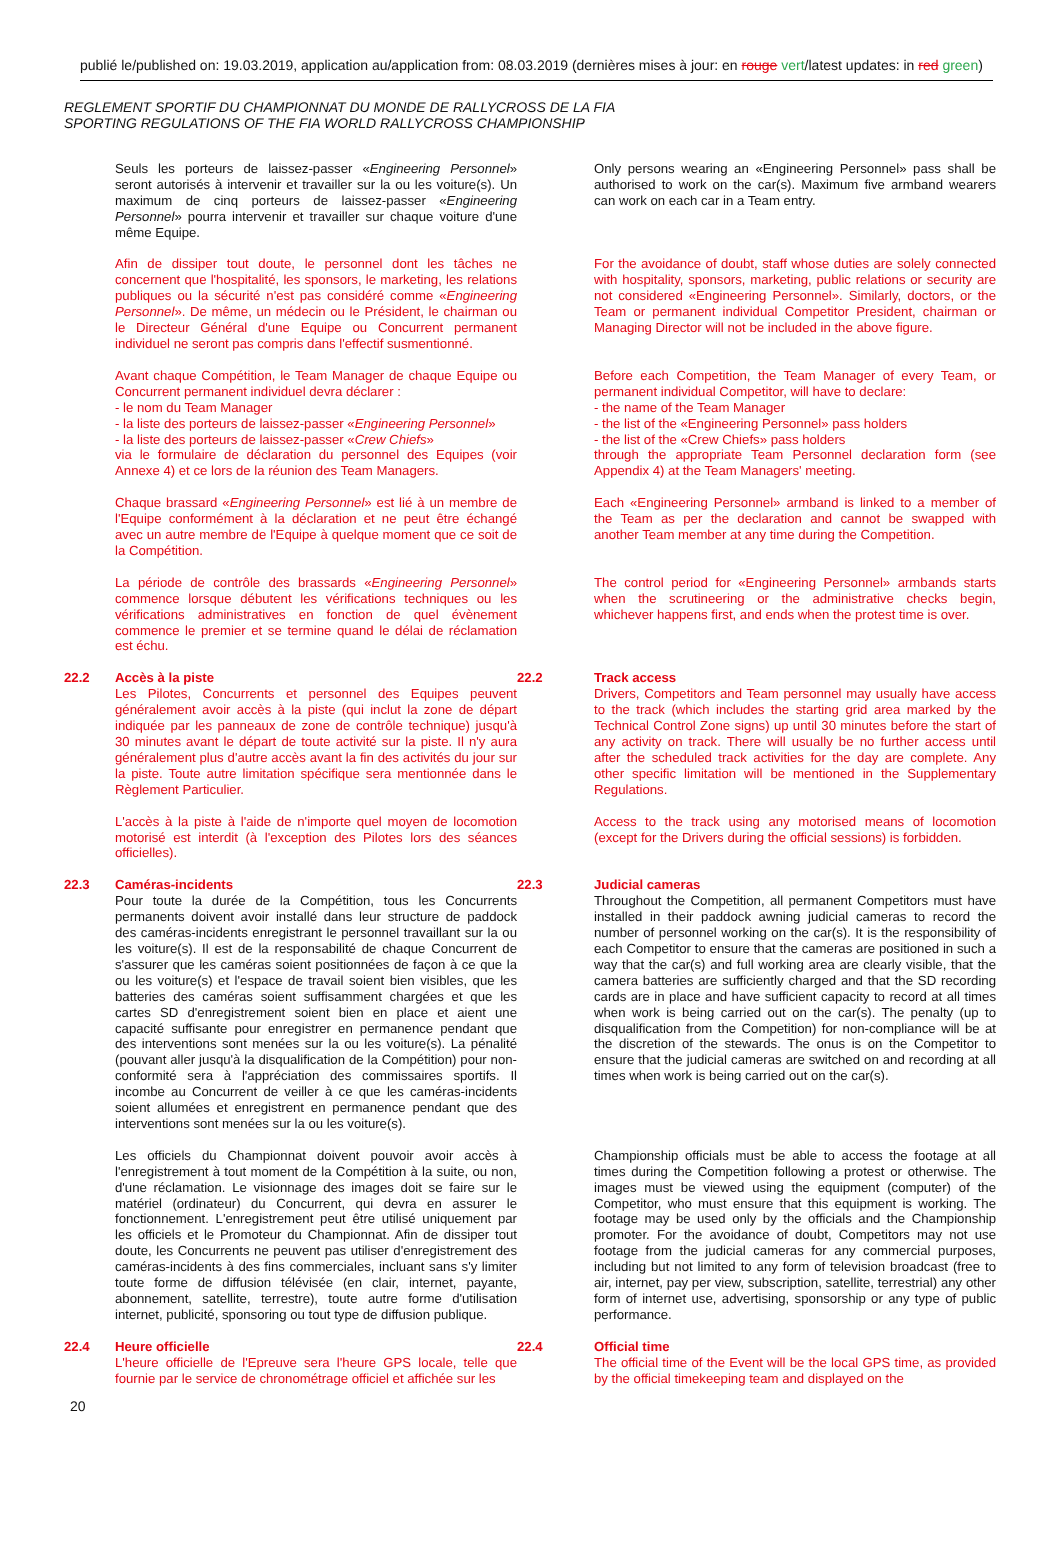publié le/published on: 19.03.2019, application au/application from: 08.03.2019 (dernières mises à jour: en rouge vert/latest updates: in red green)
REGLEMENT SPORTIF DU CHAMPIONNAT DU MONDE DE RALLYCROSS DE LA FIA
SPORTING REGULATIONS OF THE FIA WORLD RALLYCROSS CHAMPIONSHIP
Seuls les porteurs de laissez-passer «Engineering Personnel» seront autorisés à intervenir et travailler sur la ou les voiture(s). Un maximum de cinq porteurs de laissez-passer «Engineering Personnel» pourra intervenir et travailler sur chaque voiture d'une même Equipe.
Only persons wearing an «Engineering Personnel» pass shall be authorised to work on the car(s). Maximum five armband wearers can work on each car in a Team entry.
Afin de dissiper tout doute, le personnel dont les tâches ne concernent que l'hospitalité, les sponsors, le marketing, les relations publiques ou la sécurité n'est pas considéré comme «Engineering Personnel». De même, un médecin ou le Président, le chairman ou le Directeur Général d'une Equipe ou Concurrent permanent individuel ne seront pas compris dans l'effectif susmentionné.
For the avoidance of doubt, staff whose duties are solely connected with hospitality, sponsors, marketing, public relations or security are not considered «Engineering Personnel». Similarly, doctors, or the Team or permanent individual Competitor President, chairman or Managing Director will not be included in the above figure.
Avant chaque Compétition, le Team Manager de chaque Equipe ou Concurrent permanent individuel devra déclarer :
- le nom du Team Manager
- la liste des porteurs de laissez-passer «Engineering Personnel»
- la liste des porteurs de laissez-passer «Crew Chiefs»
via le formulaire de déclaration du personnel des Equipes (voir Annexe 4) et ce lors de la réunion des Team Managers.
Before each Competition, the Team Manager of every Team, or permanent individual Competitor, will have to declare:
- the name of the Team Manager
- the list of the «Engineering Personnel» pass holders
- the list of the «Crew Chiefs» pass holders
through the appropriate Team Personnel declaration form (see Appendix 4) at the Team Managers' meeting.
Chaque brassard «Engineering Personnel» est lié à un membre de l'Equipe conformément à la déclaration et ne peut être échangé avec un autre membre de l'Equipe à quelque moment que ce soit de la Compétition.
Each «Engineering Personnel» armband is linked to a member of the Team as per the declaration and cannot be swapped with another Team member at any time during the Competition.
La période de contrôle des brassards «Engineering Personnel» commence lorsque débutent les vérifications techniques ou les vérifications administratives en fonction de quel évènement commence le premier et se termine quand le délai de réclamation est échu.
The control period for «Engineering Personnel» armbands starts when the scrutineering or the administrative checks begin, whichever happens first, and ends when the protest time is over.
22.2
Accès à la piste
Les Pilotes, Concurrents et personnel des Equipes peuvent généralement avoir accès à la piste (qui inclut la zone de départ indiquée par les panneaux de zone de contrôle technique) jusqu'à 30 minutes avant le départ de toute activité sur la piste. Il n'y aura généralement plus d'autre accès avant la fin des activités du jour sur la piste. Toute autre limitation spécifique sera mentionnée dans le Règlement Particulier.
22.2
Track access
Drivers, Competitors and Team personnel may usually have access to the track (which includes the starting grid area marked by the Technical Control Zone signs) up until 30 minutes before the start of any activity on track. There will usually be no further access until after the scheduled track activities for the day are complete. Any other specific limitation will be mentioned in the Supplementary Regulations.
L'accès à la piste à l'aide de n'importe quel moyen de locomotion motorisé est interdit (à l'exception des Pilotes lors des séances officielles).
Access to the track using any motorised means of locomotion (except for the Drivers during the official sessions) is forbidden.
22.3
Caméras-incidents
Pour toute la durée de la Compétition, tous les Concurrents permanents doivent avoir installé dans leur structure de paddock des caméras-incidents enregistrant le personnel travaillant sur la ou les voiture(s). Il est de la responsabilité de chaque Concurrent de s'assurer que les caméras soient positionnées de façon à ce que la ou les voiture(s) et l'espace de travail soient bien visibles, que les batteries des caméras soient suffisamment chargées et que les cartes SD d'enregistrement soient bien en place et aient une capacité suffisante pour enregistrer en permanence pendant que des interventions sont menées sur la ou les voiture(s). La pénalité (pouvant aller jusqu'à la disqualification de la Compétition) pour non-conformité sera à l'appréciation des commissaires sportifs. Il incombe au Concurrent de veiller à ce que les caméras-incidents soient allumées et enregistrent en permanence pendant que des interventions sont menées sur la ou les voiture(s).
22.3
Judicial cameras
Throughout the Competition, all permanent Competitors must have installed in their paddock awning judicial cameras to record the number of personnel working on the car(s). It is the responsibility of each Competitor to ensure that the cameras are positioned in such a way that the car(s) and full working area are clearly visible, that the camera batteries are sufficiently charged and that the SD recording cards are in place and have sufficient capacity to record at all times when work is being carried out on the car(s). The penalty (up to disqualification from the Competition) for non-compliance will be at the discretion of the stewards. The onus is on the Competitor to ensure that the judicial cameras are switched on and recording at all times when work is being carried out on the car(s).
Les officiels du Championnat doivent pouvoir avoir accès à l'enregistrement à tout moment de la Compétition à la suite, ou non, d'une réclamation. Le visionnage des images doit se faire sur le matériel (ordinateur) du Concurrent, qui devra en assurer le fonctionnement. L'enregistrement peut être utilisé uniquement par les officiels et le Promoteur du Championnat. Afin de dissiper tout doute, les Concurrents ne peuvent pas utiliser d'enregistrement des caméras-incidents à des fins commerciales, incluant sans s'y limiter toute forme de diffusion télévisée (en clair, internet, payante, abonnement, satellite, terrestre), toute autre forme d'utilisation internet, publicité, sponsoring ou tout type de diffusion publique.
Championship officials must be able to access the footage at all times during the Competition following a protest or otherwise. The images must be viewed using the equipment (computer) of the Competitor, who must ensure that this equipment is working. The footage may be used only by the officials and the Championship promoter. For the avoidance of doubt, Competitors may not use footage from the judicial cameras for any commercial purposes, including but not limited to any form of television broadcast (free to air, internet, pay per view, subscription, satellite, terrestrial) any other form of internet use, advertising, sponsorship or any type of public performance.
22.4
Heure officielle
L'heure officielle de l'Epreuve sera l'heure GPS locale, telle que fournie par le service de chronométrage officiel et affichée sur les
22.4
Official time
The official time of the Event will be the local GPS time, as provided by the official timekeeping team and displayed on the
20